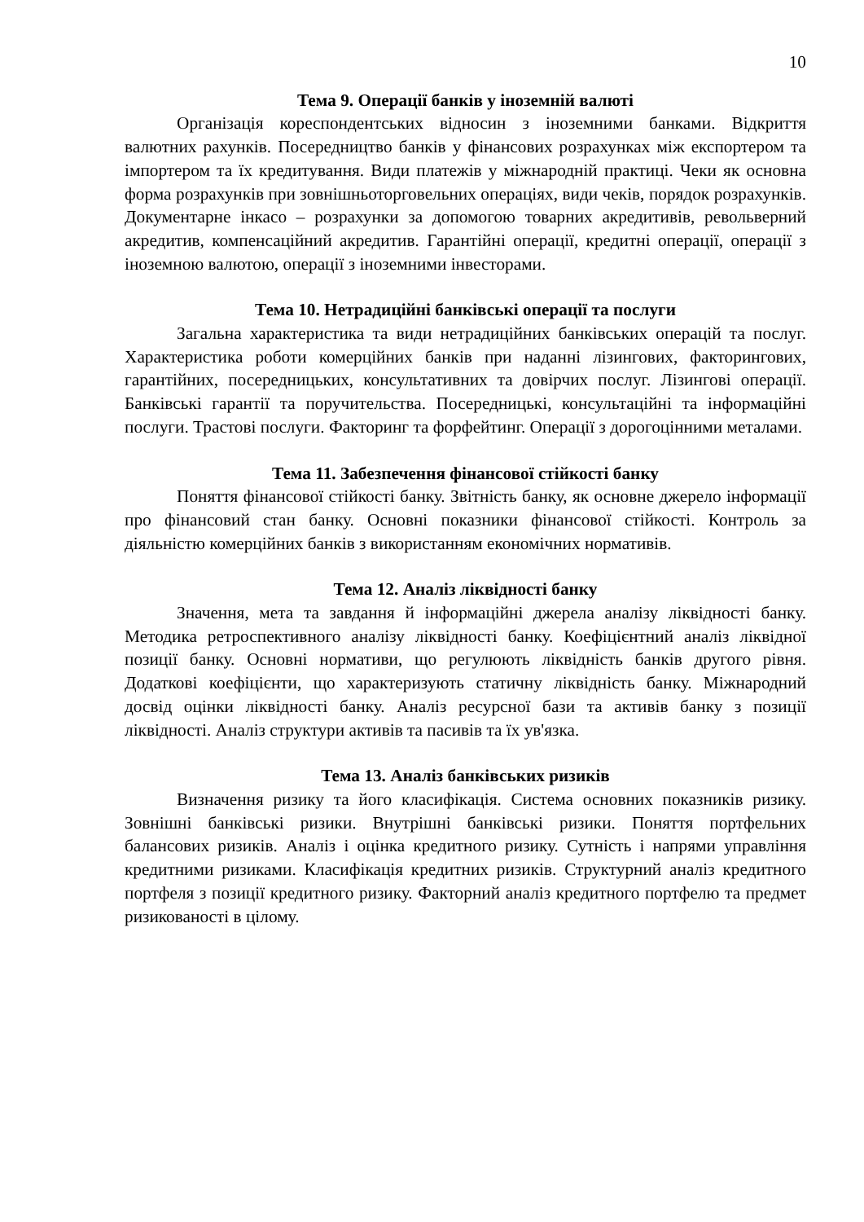10
Тема 9. Операції банків у іноземній валюті
Організація кореспондентських відносин з іноземними банками. Відкриття валютних рахунків. Посередництво банків у фінансових розрахунках між експортером та імпортером та їх кредитування. Види платежів у міжнародній практиці. Чеки як основна форма розрахунків при зовнішньоторговельних операціях, види чеків, порядок розрахунків. Документарне інкасо – розрахунки за допомогою товарних акредитивів, револьверний акредитив, компенсаційний акредитив. Гарантійні операції, кредитні операції, операції з іноземною валютою, операції з іноземними інвесторами.
Тема 10. Нетрадиційні банківські операції та послуги
Загальна характеристика та види нетрадиційних банківських операцій та послуг. Характеристика роботи комерційних банків при наданні лізингових, факторингових, гарантійних, посередницьких, консультативних та довірчих послуг. Лізингові операції. Банківські гарантії та поручительства. Посередницькі, консультаційні та інформаційні послуги. Трастові послуги. Факторинг та форфейтинг. Операції з дорогоцінними металами.
Тема 11. Забезпечення фінансової стійкості банку
Поняття фінансової стійкості банку. Звітність банку, як основне джерело інформації про фінансовий стан банку. Основні показники фінансової стійкості. Контроль за діяльністю комерційних банків з використанням економічних нормативів.
Тема 12. Аналіз ліквідності банку
Значення, мета та завдання й інформаційні джерела аналізу ліквідності банку. Методика ретроспективного аналізу ліквідності банку. Коефіцієнтний аналіз ліквідної позиції банку. Основні нормативи, що регулюють ліквідність банків другого рівня. Додаткові коефіцієнти, що характеризують статичну ліквідність банку. Міжнародний досвід оцінки ліквідності банку. Аналіз ресурсної бази та активів банку з позиції ліквідності. Аналіз структури активів та пасивів та їх ув'язка.
Тема 13. Аналіз банківських ризиків
Визначення ризику та його класифікація. Система основних показників ризику. Зовнішні банківські ризики. Внутрішні банківські ризики. Поняття портфельних балансових ризиків. Аналіз і оцінка кредитного ризику. Сутність і напрями управління кредитними ризиками. Класифікація кредитних ризиків. Структурний аналіз кредитного портфеля з позиції кредитного ризику. Факторний аналіз кредитного портфелю та предмет ризикованості в цілому.